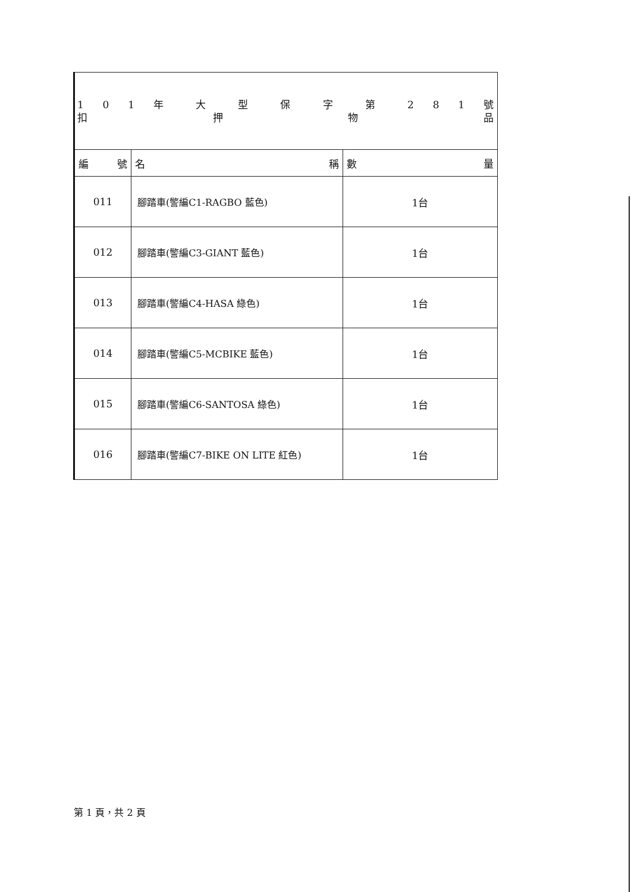| 1 0 1 年 大 型 保 字 第 2 8 1 號 扣 押 物 品 | | |
| 編 號 | 名 稱 | 數 量 |
| 011 | 腳踏車(警編C1-RAGBO 藍色) | 1台 |
| 012 | 腳踏車(警編C3-GIANT 藍色) | 1台 |
| 013 | 腳踏車(警編C4-HASA 綠色) | 1台 |
| 014 | 腳踏車(警編C5-MCBIKE 藍色) | 1台 |
| 015 | 腳踏車(警編C6-SANTOSA 綠色) | 1台 |
| 016 | 腳踏車(警編C7-BIKE ON LITE 紅色) | 1台 |
第 1 頁，共 2 頁